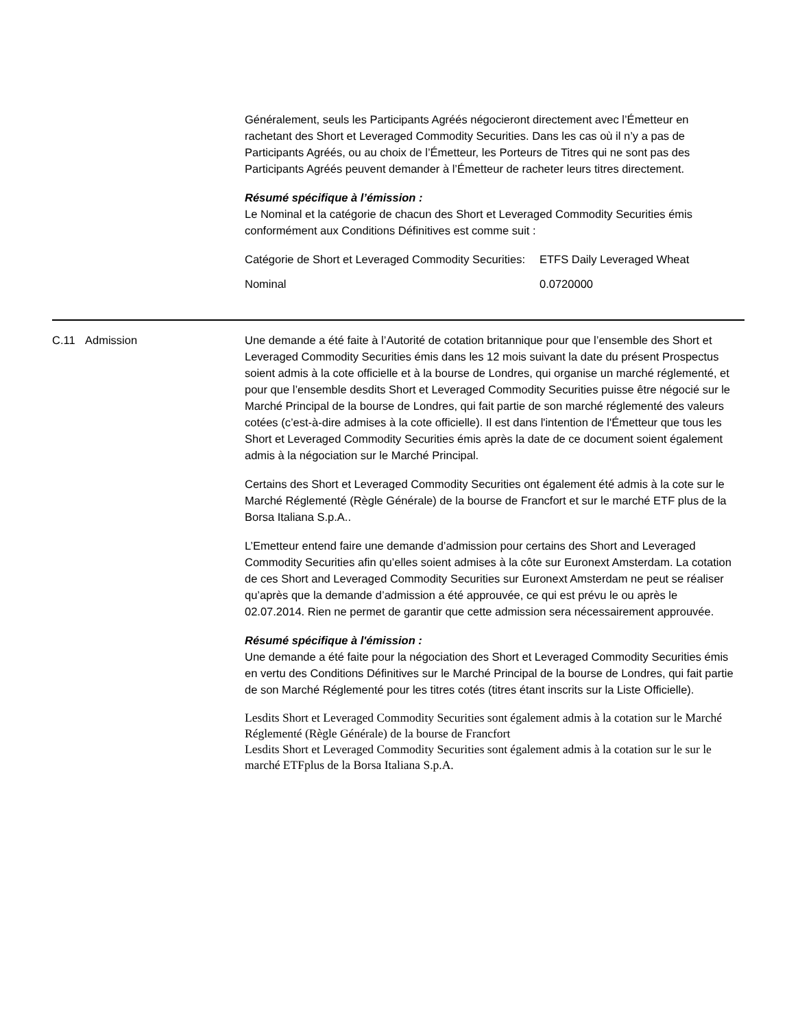Généralement, seuls les Participants Agréés négocieront directement avec l’Émetteur en rachetant des Short et Leveraged Commodity Securities. Dans les cas où il n’y a pas de Participants Agréés, ou au choix de l’Émetteur, les Porteurs de Titres qui ne sont pas des Participants Agréés peuvent demander à l’Émetteur de racheter leurs titres directement.
Résumé spécifique à l’émission :
Le Nominal et la catégorie de chacun des Short et Leveraged Commodity Securities émis conformément aux Conditions Définitives est comme suit :
| Catégorie de Short et Leveraged Commodity Securities: | ETFS Daily Leveraged Wheat |
| Nominal | 0.0720000 |
C.11 Admission Une demande a été faite à l’Autorité de cotation britannique pour que l’ensemble des Short et Leveraged Commodity Securities émis dans les 12 mois suivant la date du présent Prospectus soient admis à la cote officielle et à la bourse de Londres, qui organise un marché réglementé, et pour que l’ensemble desdits Short et Leveraged Commodity Securities puisse être négocié sur le Marché Principal de la bourse de Londres, qui fait partie de son marché réglementé des valeurs cotées (c’est-à-dire admises à la cote officielle). Il est dans l'intention de l'Émetteur que tous les Short et Leveraged Commodity Securities émis après la date de ce document soient également admis à la négociation sur le Marché Principal.
Certains des Short et Leveraged Commodity Securities ont également été admis à la cote sur le Marché Réglementé (Règle Générale) de la bourse de Francfort et sur le marché ETF plus de la Borsa Italiana S.p.A..
L’Emetteur entend faire une demande d’admission pour certains des Short and Leveraged Commodity Securities afin qu’elles soient admises à la côte sur Euronext Amsterdam. La cotation de ces Short and Leveraged Commodity Securities sur Euronext Amsterdam ne peut se réaliser qu’après que la demande d’admission a été approuvée, ce qui est prévu le ou après le 02.07.2014. Rien ne permet de garantir que cette admission sera nécessairement approuvée.
Résumé spécifique à l'émission :
Une demande a été faite pour la négociation des Short et Leveraged Commodity Securities émis en vertu des Conditions Définitives sur le Marché Principal de la bourse de Londres, qui fait partie de son Marché Réglementé pour les titres cotés (titres étant inscrits sur la Liste Officielle).
Lesdits Short et Leveraged Commodity Securities sont également admis à la cotation sur le Marché Réglementé (Règle Générale) de la bourse de Francfort
Lesdits Short et Leveraged Commodity Securities sont également admis à la cotation sur le sur le marché ETFplus de la Borsa Italiana S.p.A.